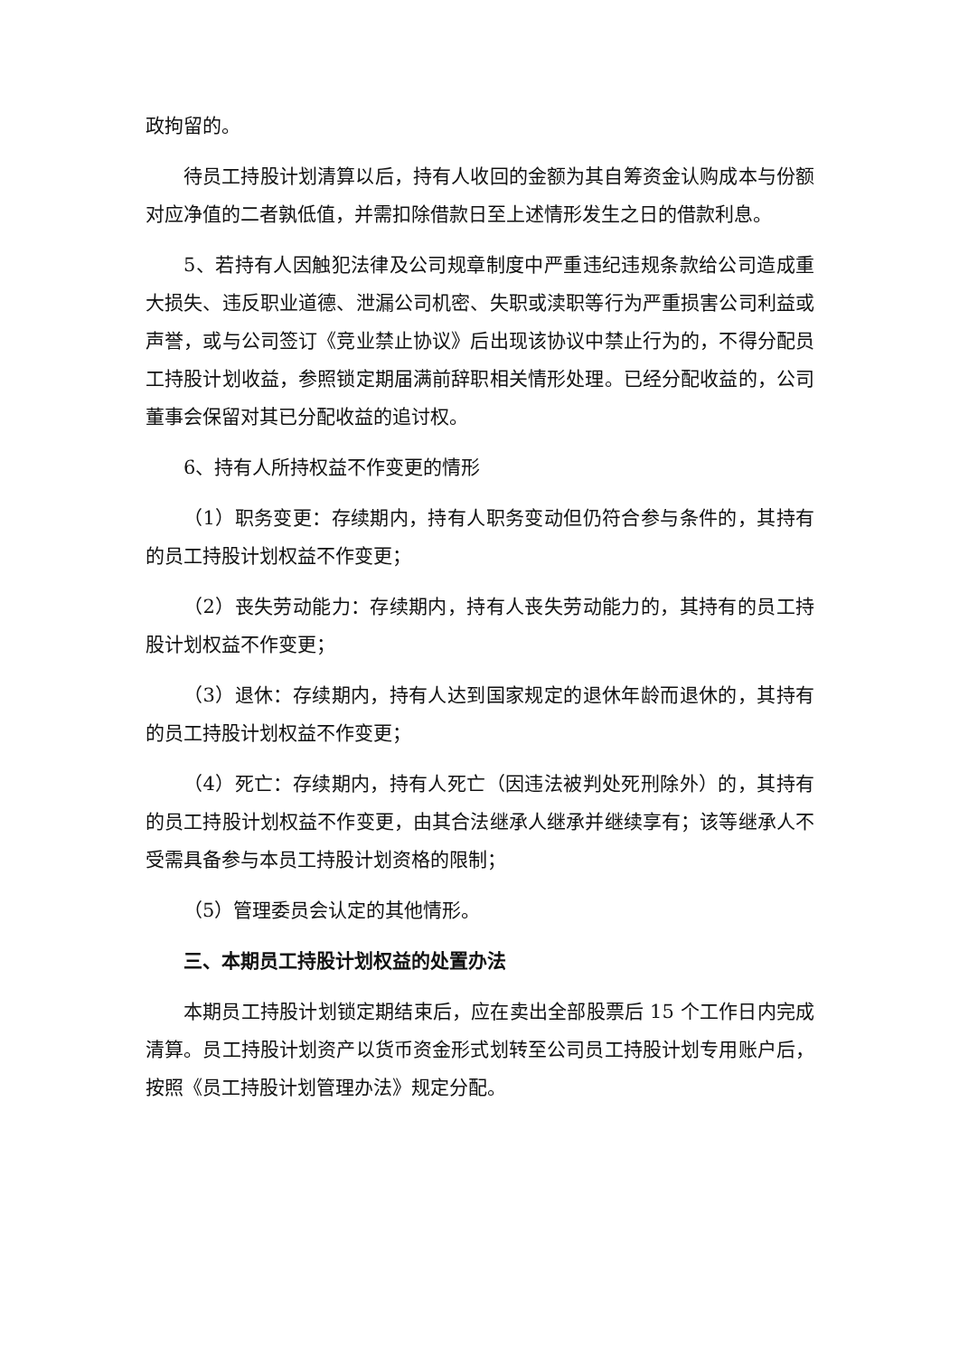政拘留的。
待员工持股计划清算以后，持有人收回的金额为其自筹资金认购成本与份额对应净值的二者孰低值，并需扣除借款日至上述情形发生之日的借款利息。
5、若持有人因触犯法律及公司规章制度中严重违纪违规条款给公司造成重大损失、违反职业道德、泄漏公司机密、失职或渎职等行为严重损害公司利益或声誉，或与公司签订《竞业禁止协议》后出现该协议中禁止行为的，不得分配员工持股计划收益，参照锁定期届满前辞职相关情形处理。已经分配收益的，公司董事会保留对其已分配收益的追讨权。
6、持有人所持权益不作变更的情形
（1）职务变更：存续期内，持有人职务变动但仍符合参与条件的，其持有的员工持股计划权益不作变更；
（2）丧失劳动能力：存续期内，持有人丧失劳动能力的，其持有的员工持股计划权益不作变更；
（3）退休：存续期内，持有人达到国家规定的退休年龄而退休的，其持有的员工持股计划权益不作变更；
（4）死亡：存续期内，持有人死亡（因违法被判处死刑除外）的，其持有的员工持股计划权益不作变更，由其合法继承人继承并继续享有；该等继承人不受需具备参与本员工持股计划资格的限制；
（5）管理委员会认定的其他情形。
三、本期员工持股计划权益的处置办法
本期员工持股计划锁定期结束后，应在卖出全部股票后 15 个工作日内完成清算。员工持股计划资产以货币资金形式划转至公司员工持股计划专用账户后，按照《员工持股计划管理办法》规定分配。